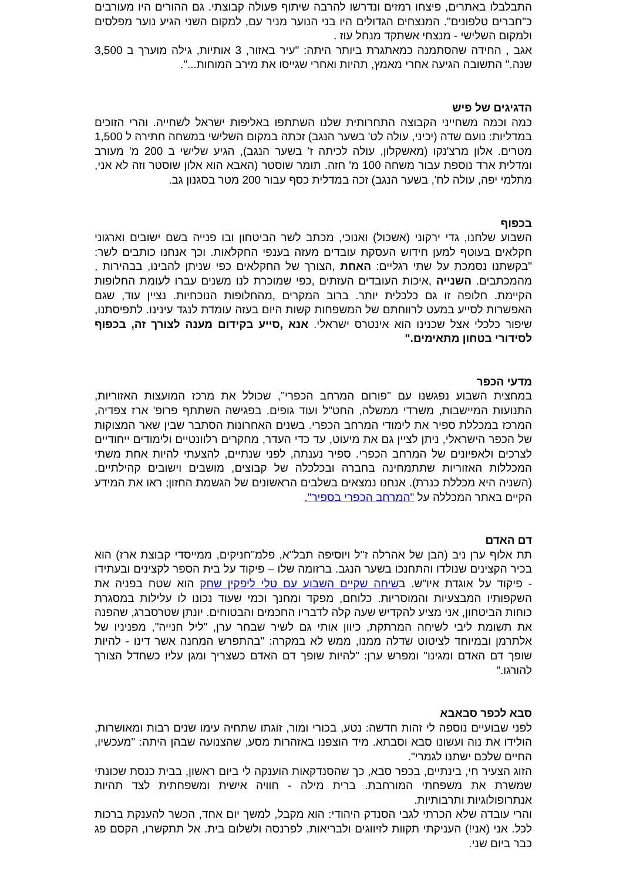התבלבלו באתרים, פיצחו רמזים ונדרשו להרבה שיתוף פעולה קבוצתי. גם ההורים היו מעורבים כ"חברים טלפונים". המנצחים הגדולים היו בני הנוער מניר עם, למקום השני הגיע נוער מפלסים ולמקום השלישי - מנצחי אשתקד מנחל עוז .
אגב , החידה שהסתמנה כמאתגרת ביותר היתה: "עיר באזור, 3 אותיות, גילה מוערך ב 3,500 שנה." התשובה הגיעה אחרי מאמץ, תהיות ואחרי שגייסו את מירב המוחות...".
הדגיגים של פיש
כמה וכמה משחייני הקבוצה התחרותית שלנו השתתפו באליפות ישראל לשחייה. והרי הזוכים במדליות: נועם שדה (יכיני, עולה לט' בשער הנגב) זכתה במקום השלישי במשחה חתירה ל 1,500 מטרים. אלון מרצ'נקו (מאשקלון, עולה לכיתה ז' בשער הנגב), הגיע שלישי ב 200 מ' מעורב ומדלית ארד נוספת עבור משחה 100 מ' חזה. תומר שוסטר (האבא הוא אלון שוסטר וזה לא אני, מתלמי יפה, עולה לח', בשער הנגב) זכה במדלית כסף עבור 200 מטר בסגנון גב.
בכפוף
השבוע שלחנו, גדי ירקוני (אשכול) ואנוכי, מכתב לשר הביטחון ובו פנייה בשם ישובים וארגוני חקלאים בעוטף למען חידוש העסקת עובדים מעזה בענפי החקלאות. וכך אנחנו כותבים לשר: "בקשתנו נסמכת על שתי רגליים: האחת ,הצורך של החקלאים כפי שניתן להבינו, בבהירות , מהמכתבים. השנייה ,איכות העובדים העזתים ,כפי שמוכרת לנו משנים עברו לעומת החלופות הקיימת. חלופה זו גם כלכלית יותר. ברוב המקרים ,מהחלופות הנוכחיות. נציין עוד, שגם האפשרות לסייע במעט לרווחתם של המשפחות קשות היום בעזה עומדת לנגד עינינו. לתפיסתנו, שיפור כלכלי אצל שכנינו הוא אינטרס ישראלי. אנא ,סייע בקידום מענה לצורך זה, בכפוף לסידורי בטחון מתאימים."
מדעי הכפר
במחצית השבוע נפגשנו עם "פורום המרחב הכפרי", שכולל את מרכז המועצות האזוריות, התנועות המיישבות, משרדי ממשלה, החט"ל ועוד גופים. בפגישה השתתף פרופ' ארז צפדיה, המרכז במכללת ספיר את לימודי המרחב הכפרי. בשנים האחרונות הסתבר שבין שאר המצוקות של הכפר הישראלי, ניתן לציין גם את מיעוט, עד כדי העדר, מחקרים רלוונטיים ולימודים ייחודיים לצרכים ולאפיונים של המרחב הכפרי. ספיר נענתה, לפני שנתיים, להצעתי להיות אחת משתי המכללות האזוריות שתתמחינה בחברה ובכלכלה של קבוצים, מושבים וישובים קהילתיים. (השניה היא מכללת כנרת). אנחנו נמצאים בשלבים הראשונים של הגשמת החזון; ראו את המידע הקיים באתר המכללה על "המרחב הכפרי בספיר".
דם האדם
תת אלוף ערן ניב (הבן של אהרלה ז"ל ויוסיפה תבל"א, פלמ"חניקים, ממייסדי קבוצת ארז) הוא בכיר הקצינים שנולדו והתחנכו בשער הנגב. ברזומה שלו – פיקוד על בית הספר לקצינים ובעתידו - פיקוד על אוגדת איו"ש. בשיחה שקיים השבוע עם טלי ליפקין שחק הוא שטח בפניה את השקפותיו המבצעיות והמוסריות. כלוחם, מפקד ומחנך וכמי שעוד נכונו לו עלילות במסגרת כוחות הביטחון, אני מציע להקדיש שעה קלה לדבריו החכמים והבטוחים. יונתן שטרסברג, שהפנה את תשומת ליבי לשיחה המרתקת, כיוון אותי גם לשיר שבחר ערן, "ליל חנייה", מפניניו של אלתרמן ובמיוחד לציטוט שדלה ממנו, ממש לא במקרה: "בהתפרש המחנה אשר דינו - להיות שופך דם האדם ומגינו" ומפרש ערן: "להיות שופך דם האדם כשצריך ומגן עליו כשחדל הצורך להורגו."
סבא לכפר סבאבא
לפני שבועיים נוספה לי זהות חדשה: נטע, בכורי ומור, זוגתו שתחיה עימו שנים רבות ומאושרות, הולידו את נוה ועשונו סבא וסבתא. מיד הוצפנו באזהרות מסע, שהצנועה שבהן היתה: "מעכשיו, החיים שלכם ישתנו לגמרי".
הזוג הצעיר חי, בינתיים, בכפר סבא, כך שהסנדקאות הוענקה לי ביום ראשון, בבית כנסת שכונתי שמשרת את משפחתי המורחבת. ברית מילה - חוויה אישית ומשפחתית לצד תהיות אנתרופולוגיות ותרבותיות.
והרי עובדה שלא הכרתי לגבי הסנדק היהודי: הוא מקבל, למשך יום אחד, הכשר להענקת ברכות לכל. אני (אני!) העניקתי תקוות לזיווגים ולבריאות, לפרנסה ולשלום בית. אל תתקשרו, הקסם פג כבר ביום שני.